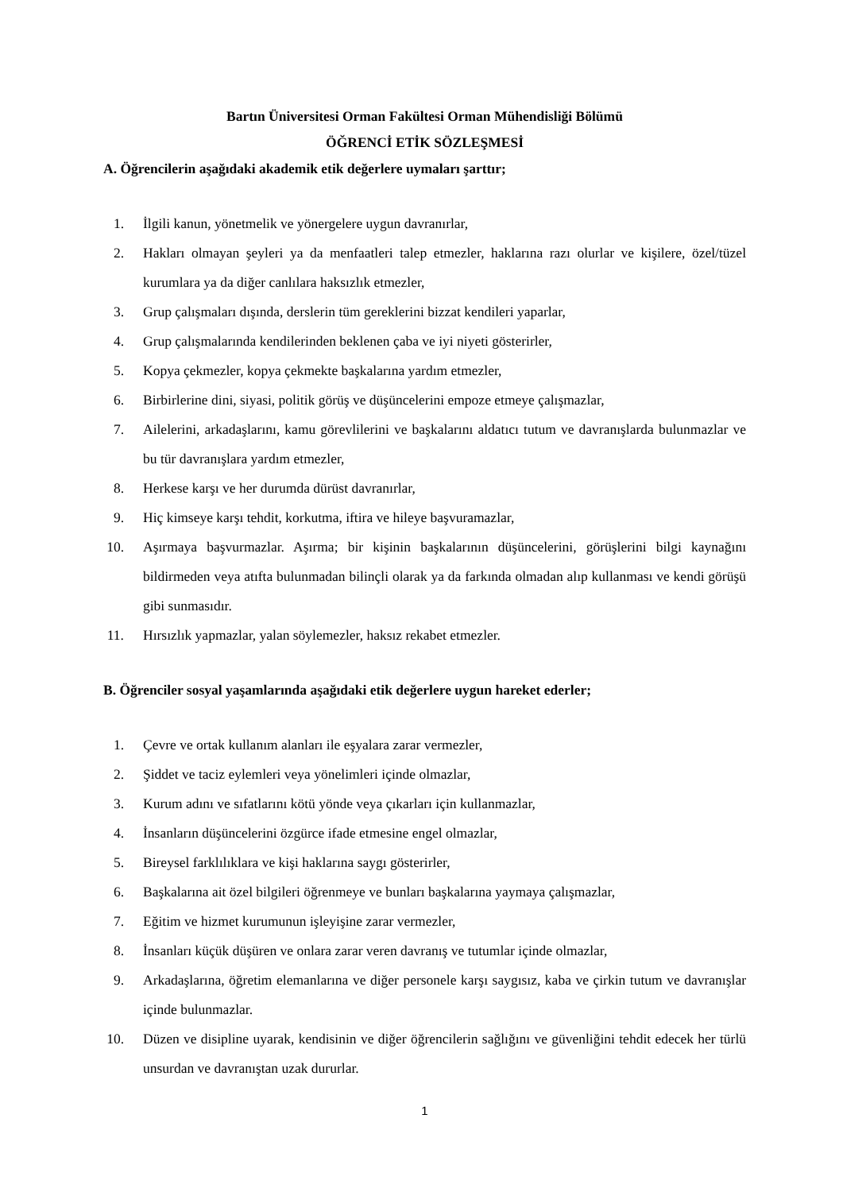Bartın Üniversitesi Orman Fakültesi Orman Mühendisliği Bölümü
ÖĞRENCİ ETİK SÖZLEŞMESİ
A. Öğrencilerin aşağıdaki akademik etik değerlere uymaları şarttır;
1. İlgili kanun, yönetmelik ve yönergelere uygun davranırlar,
2. Hakları olmayan şeyleri ya da menfaatleri talep etmezler, haklarına razı olurlar ve kişilere, özel/tüzel kurumlara ya da diğer canlılara haksızlık etmezler,
3. Grup çalışmaları dışında, derslerin tüm gereklerini bizzat kendileri yaparlar,
4. Grup çalışmalarında kendilerinden beklenen çaba ve iyi niyeti gösterirler,
5. Kopya çekmezler, kopya çekmekte başkalarına yardım etmezler,
6. Birbirlerine dini, siyasi, politik görüş ve düşüncelerini empoze etmeye çalışmazlar,
7. Ailelerini, arkadaşlarını, kamu görevlilerini ve başkalarını aldatıcı tutum ve davranışlarda bulunmazlar ve bu tür davranışlara yardım etmezler,
8. Herkese karşı ve her durumda dürüst davranırlar,
9. Hiç kimseye karşı tehdit, korkutma, iftira ve hileye başvuramazlar,
10. Aşırmaya başvurmazlar. Aşırma; bir kişinin başkalarının düşüncelerini, görüşlerini bilgi kaynağını bildirmeden veya atıfta bulunmadan bilinçli olarak ya da farkında olmadan alıp kullanması ve kendi görüşü gibi sunmasıdır.
11. Hırsızlık yapmazlar, yalan söylemezler, haksız rekabet etmezler.
B. Öğrenciler sosyal yaşamlarında aşağıdaki etik değerlere uygun hareket ederler;
1. Çevre ve ortak kullanım alanları ile eşyalara zarar vermezler,
2. Şiddet ve taciz eylemleri veya yönelimleri içinde olmazlar,
3. Kurum adını ve sıfatlarını kötü yönde veya çıkarları için kullanmazlar,
4. İnsanların düşüncelerini özgürce ifade etmesine engel olmazlar,
5. Bireysel farklılıklara ve kişi haklarına saygı gösterirler,
6. Başkalarına ait özel bilgileri öğrenmeye ve bunları başkalarına yaymaya çalışmazlar,
7. Eğitim ve hizmet kurumunun işleyişine zarar vermezler,
8. İnsanları küçük düşüren ve onlara zarar veren davranış ve tutumlar içinde olmazlar,
9. Arkadaşlarına, öğretim elemanlarına ve diğer personele karşı saygısız, kaba ve çirkin tutum ve davranışlar içinde bulunmazlar.
10. Düzen ve disipline uyarak, kendisinin ve diğer öğrencilerin sağlığını ve güvenliğini tehdit edecek her türlü unsurdan ve davranıştan uzak dururlar.
1